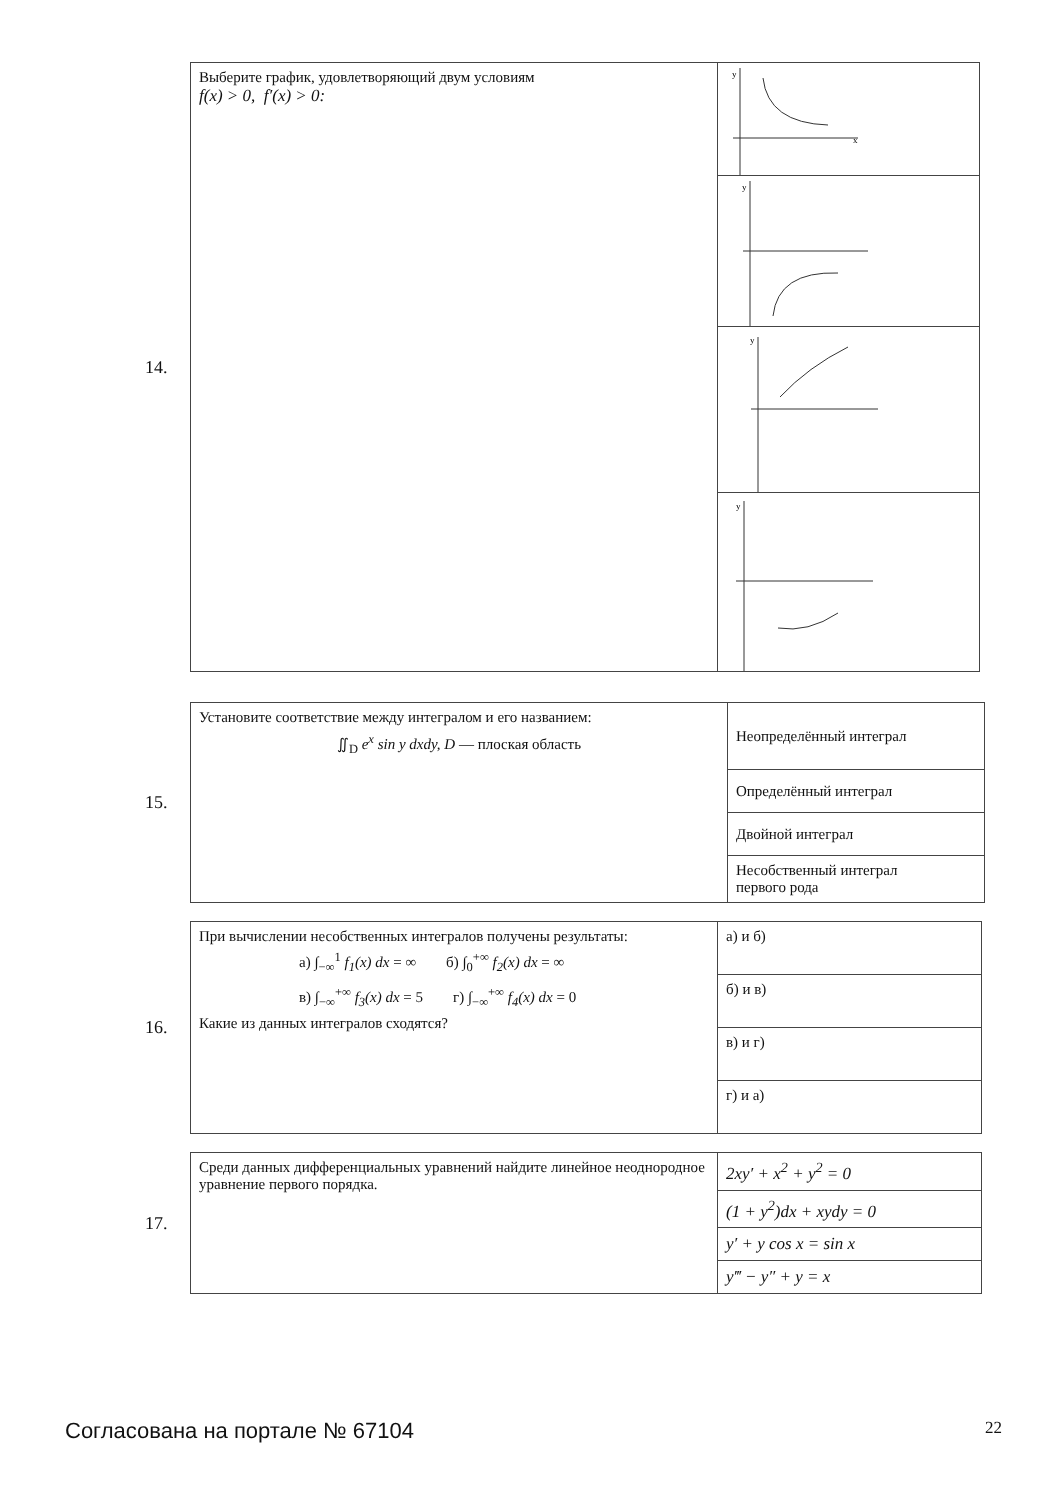14.
| Выберите график, удовлетворяющий двум условиям f(x) > 0, f′(x) > 0: | y x |
| | y |
| | y |
| | y |
15.
| Установите соответствие между интегралом и его названием: ∬<sub>D</sub> e<sup>x</sup> sin y dxdy, D — плоская область | Неопределённый интеграл |
| | Определённый интеграл |
| | Двойной интеграл |
| | Несобственный интеграл первого рода |
16.
| При вычислении несобственных интегралов получены результаты: а) ∫<sub>−∞</sub><sup>1</sup> f<sub>1</sub>(x) dx = ∞ б) ∫<sub>0</sub><sup>+∞</sup> f<sub>2</sub>(x) dx = ∞ в) ∫<sub>−∞</sub><sup>+∞</sup> f<sub>3</sub>(x) dx = 5 г) ∫<sub>−∞</sub><sup>+∞</sup> f<sub>4</sub>(x) dx = 0 Какие из данных интегралов сходятся? | а) и б) |
| | б) и в) |
| | в) и г) |
| | г) и а) |
17.
| Среди данных дифференциальных уравнений найдите линейное неоднородное уравнение первого порядка. | 2xy′ + x<sup>2</sup> + y<sup>2</sup> = 0 |
| | (1 + y<sup>2</sup>)dx + xydy = 0 |
| | y′ + y cos x = sin x |
| | y‴ − y″ + y = x |
Согласована на портале № 67104 22